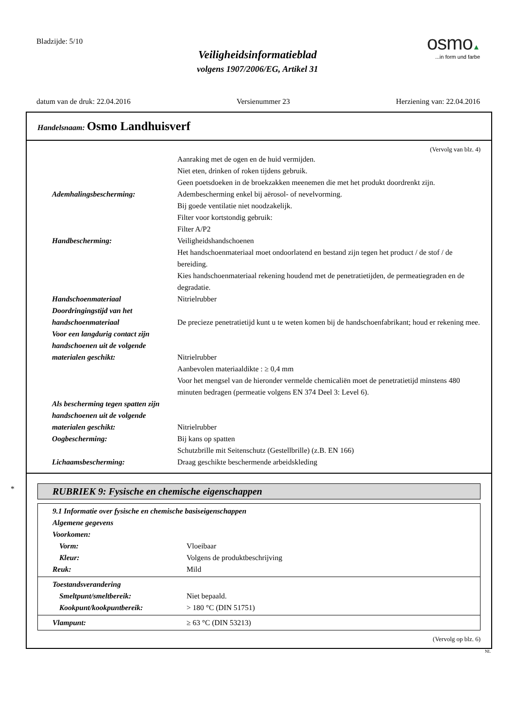Bladzijde: 5/10
Veiligheidsinformatieblad
volgens 1907/2006/EG, Artikel 31
osmo▲
...in form und farbe
datum van de druk: 22.04.2016 Versienummer 23 Herziening van: 22.04.2016
Handelsnaam: Osmo Landhuisverf
(Vervolg van blz. 4)
Aanraking met de ogen en de huid vermijden.
Niet eten, drinken of roken tijdens gebruik.
Geen poetsdoeken in de broekzakken meenemen die met het produkt doordrenkt zijn.
Ademhalingsbescherming: Adembescherming enkel bij aërosol- of nevelvorming.
Bij goede ventilatie niet noodzakelijk.
Filter voor kortstondig gebruik:
Filter A/P2
Handbescherming: Veiligheidshandschoenen
Het handschoenmateriaal moet ondoorlatend en bestand zijn tegen het product / de stof / de bereiding.
Kies handschoenmateriaal rekening houdend met de penetratietijden, de permeatiegraden en de degradatie.
Handschoenmateriaal Nitrielrubber
Doordringingstijd van het handschoenmateriaal
De precieze penetratietijd kunt u te weten komen bij de handschoenfabrikant; houd er rekening mee.
Voor een langdurig contact zijn handschoenen uit de volgende materialen geschikt:
Nitrielrubber
Aanbevolen materiaaldikte : ≥ 0,4 mm
Voor het mengsel van de hieronder vermelde chemicaliën moet de penetratietijd minstens 480 minuten bedragen (permeatie volgens EN 374 Deel 3: Level 6).
Als bescherming tegen spatten zijn handschoenen uit de volgende materialen geschikt:
Nitrielrubber
Oogbescherming: Bij kans op spatten
Schutzbrille mit Seitenschutz (Gestellbrille) (z.B. EN 166)
Lichaamsbescherming: Draag geschikte beschermende arbeidskleding
*
RUBRIEK 9: Fysische en chemische eigenschappen
9.1 Informatie over fysische en chemische basiseigenschappen
Algemene gegevens
Voorkomen:
Vorm: Vloeibaar
Kleur: Volgens de produktbeschrijving
Reuk: Mild
Toestandsverandering
Smeltpunt/smeltbereik: Niet bepaald.
Kookpunt/kookpuntbereik: > 180 °C (DIN 51751)
Vlampunt: ≥ 63 °C (DIN 53213)
(Vervolg op blz. 6)
NL